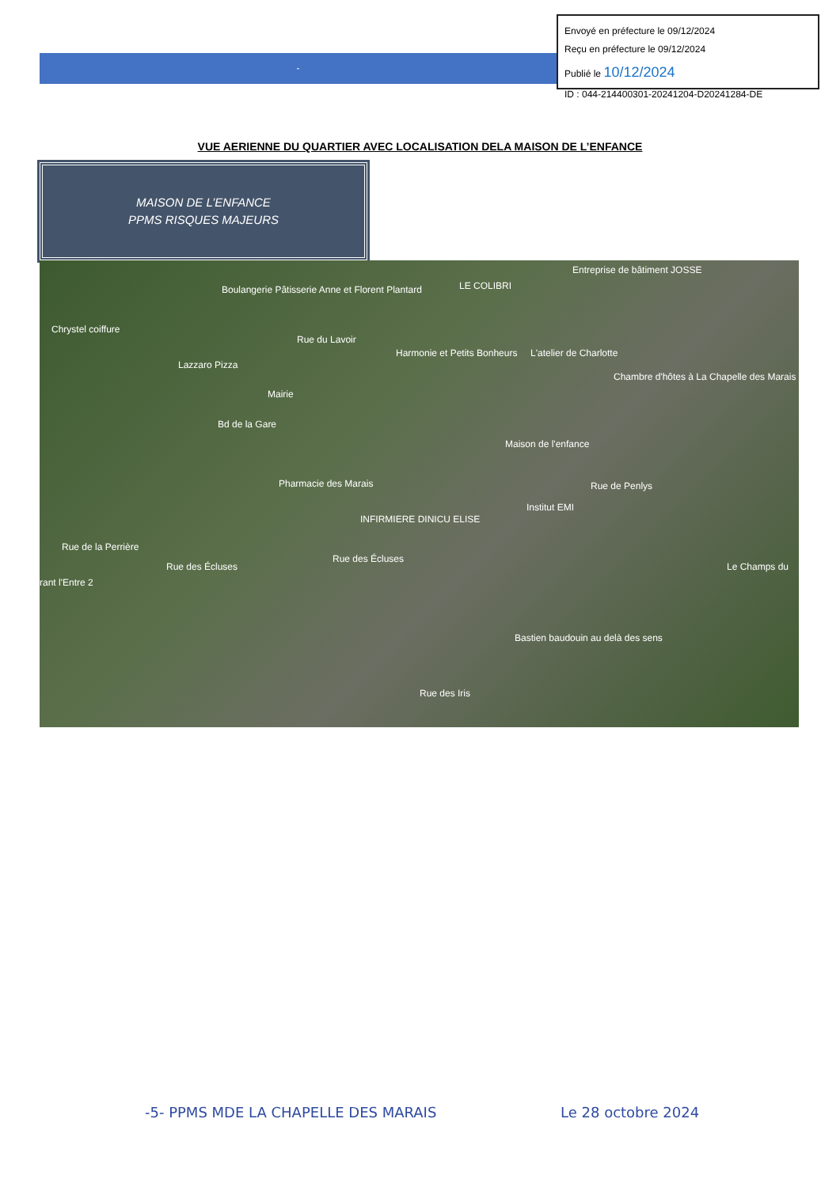Envoyé en préfecture le 09/12/2024
Reçu en préfecture le 09/12/2024
Publié le 10/12/2024
ID : 044-214400301-20241204-D20241284-DE
-
VUE AERIENNE DU QUARTIER AVEC LOCALISATION DELA MAISON DE L’ENFANCE
MAISON DE L’ENFANCE
PPMS RISQUES MAJEURS
Boulangerie Pâtisserie Anne et Florent Plantard LE COLIBRI
Entreprise de bâtiment JOSSE
Chrystel coiffure
Rue du Lavoir
Harmonie et Petits Bonheurs L'atelier de Charlotte
Lazzaro Pizza
Chambre d'hôtes à La Chapelle des Marais
Mairie
Bd de la Gare
Maison de l'enfance
Pharmacie des Marais Rue de Penlys
Institut EMI
INFIRMIERE DINICU ELISE
Rue de la Perrière
Rue des Écluses
Rue des Écluses Le Champs du
rant l'Entre 2
Bastien baudouin au delà des sens
Rue des Iris
-5- PPMS MDE LA CHAPELLE DES MARAIS
Le 28 octobre 2024